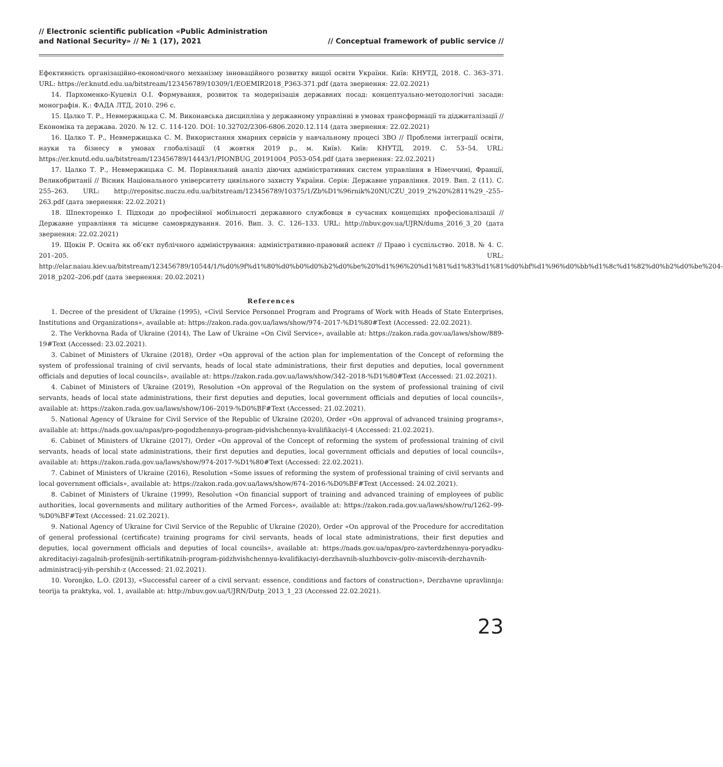// Electronic scientific publication «Public Administration
and National Security» // № 1 (17), 2021
// Conceptual framework of public service //
Ефективність організаційно-економічного механізму інноваційного розвитку вищої освіти України. Київ: КНУТД, 2018. С. 363–371. URL: https://er.knutd.edu.ua/bitstream/123456789/10309/1/EOEMIR2018_P363-371.pdf (дата звернення: 22.02.2021)
14. Пархоменко-Куцевіл О.І. Формування, розвиток та модернізація державних посад: концептуально-методологічні засади: монографія. К.: ФАДА ЛТД, 2010. 296 с.
15. Цалко Т. Р., Невмержицька С. М. Виконавська дисципліна у державному управлінні в умовах трансформації та діджиталізації // Економіка та держава. 2020. № 12. С. 114-120. DOI: 10.32702/2306-6806.2020.12.114 (дата звернення: 22.02.2021)
16. Цалко Т. Р., Невмержицька С. М. Використання хмарних сервісів у навчальному процесі ЗВО // Проблеми інтеграції освіти, науки та бізнесу в умовах глобалізації (4 жовтня 2019 р., м. Київ). Київ: КНУТД, 2019. С. 53–54. URL: https://er.knutd.edu.ua/bitstream/123456789/14443/1/PIONBUG_20191004_P053-054.pdf (дата звернення: 22.02.2021)
17. Цалко Т. Р., Невмержицька С. М. Порівняльний аналіз діючих адміністративних систем управління в Німеччині, Франції, Великобританії // Вісник Національного університету цивільного захисту України. Серія: Державне управління. 2019. Вип. 2 (11). С. 255–263. URL: http://repositsc.nuczu.edu.ua/bitstream/123456789/10375/1/Zb%D1%96rnik%20NUCZU_2019_2%20%2811%29_-255–263.pdf (дата звернення: 22.02.2021)
18. Шпекторенко І. Підходи до професійної мобільності державного службовця в сучасних концепціях професіоналізації // Державне управління та місцеве самоврядування. 2016. Вип. 3. С. 126–133. URL: http://nbuv.gov.ua/UJRN/dums_2016_3_20 (дата звернення: 22.02.2021)
19. Щокін Р. Освіта як об’єкт публічного адміністрування: адміністративно-правовий аспект // Право і суспільство. 2018. № 4. С. 201–205. URL: http://elar.naiau.kiev.ua/bitstream/123456789/10544/1/%d0%9f%d1%80%d0%b0%d0%b2%d0%be%20%d1%96%20%d1%81%d1%83%d1%81%d0%bf%d1%96%d0%bb%d1%8c%d1%82%d0%b2%d0%be%204-2018_p202–206.pdf (дата звернення: 20.02.2021)
References
1. Decree of the president of Ukraine (1995), «Civil Service Personnel Program and Programs of Work with Heads of State Enterprises, Institutions and Organizations», available at: https://zakon.rada.gov.ua/laws/show/974–2017-%D1%80#Text (Accessed: 22.02.2021).
2. The Verkhovna Rada of Ukraine (2014), The Law of Ukraine «On Civil Service», available at: https://zakon.rada.gov.ua/laws/show/889-19#Text (Accessed: 23.02.2021).
3. Cabinet of Ministers of Ukraine (2018), Order «On approval of the action plan for implementation of the Concept of reforming the system of professional training of civil servants, heads of local state administrations, their first deputies and deputies, local government officials and deputies of local councils», available at: https://zakon.rada.gov.ua/laws/show/342–2018-%D1%80#Text (Accessed: 21.02.2021).
4. Cabinet of Ministers of Ukraine (2019), Resolution «On approval of the Regulation on the system of professional training of civil servants, heads of local state administrations, their first deputies and deputies, local government officials and deputies of local councils», available at: https://zakon.rada.gov.ua/laws/show/106–2019-%D0%BF#Text (Accessed: 21.02.2021).
5. National Agency of Ukraine for Civil Service of the Republic of Ukraine (2020), Order «On approval of advanced training programs», available at: https://nads.gov.ua/npas/pro-pogodzhennya-program-pidvishchennya-kvalifikaciyi-4 (Accessed: 21.02.2021).
6. Cabinet of Ministers of Ukraine (2017), Order «On approval of the Concept of reforming the system of professional training of civil servants, heads of local state administrations, their first deputies and deputies, local government officials and deputies of local councils», available at: https://zakon.rada.gov.ua/laws/show/974-2017-%D1%80#Text (Accessed: 22.02.2021).
7. Cabinet of Ministers of Ukraine (2016), Resolution «Some issues of reforming the system of professional training of civil servants and local government officials», available at: https://zakon.rada.gov.ua/laws/show/674–2016-%D0%BF#Text (Accessed: 24.02.2021).
8. Cabinet of Ministers of Ukraine (1999), Resolution «On financial support of training and advanced training of employees of public authorities, local governments and military authorities of the Armed Forces», available at: https://zakon.rada.gov.ua/laws/show/ru/1262–99-%D0%BF#Text (Accessed: 21.02.2021).
9. National Agency of Ukraine for Civil Service of the Republic of Ukraine (2020), Order «On approval of the Procedure for accreditation of general professional (certificate) training programs for civil servants, heads of local state administrations, their first deputies and deputies, local government officials and deputies of local councils», available at: https://nads.gov.ua/npas/pro-zavterdzhennya-poryadku-akreditaciyi-zagalnih-profesijnih-sertifikatnih-program-pidzhvishchennya-kvalifikaciyi-derzhavnih-sluzhbovciv-goliv-miscevih-derzhavnih-administracij-yih-pershih-z (Accessed: 21.02.2021).
10. Voronjko, L.O. (2013), «Successful career of a civil servant: essence, conditions and factors of construction», Derzhavne upravlinnja: teorija ta praktyka, vol. 1, available at: http://nbuv.gov.ua/UJRN/Dutp_2013_1_23 (Accessed 22.02.2021).
23